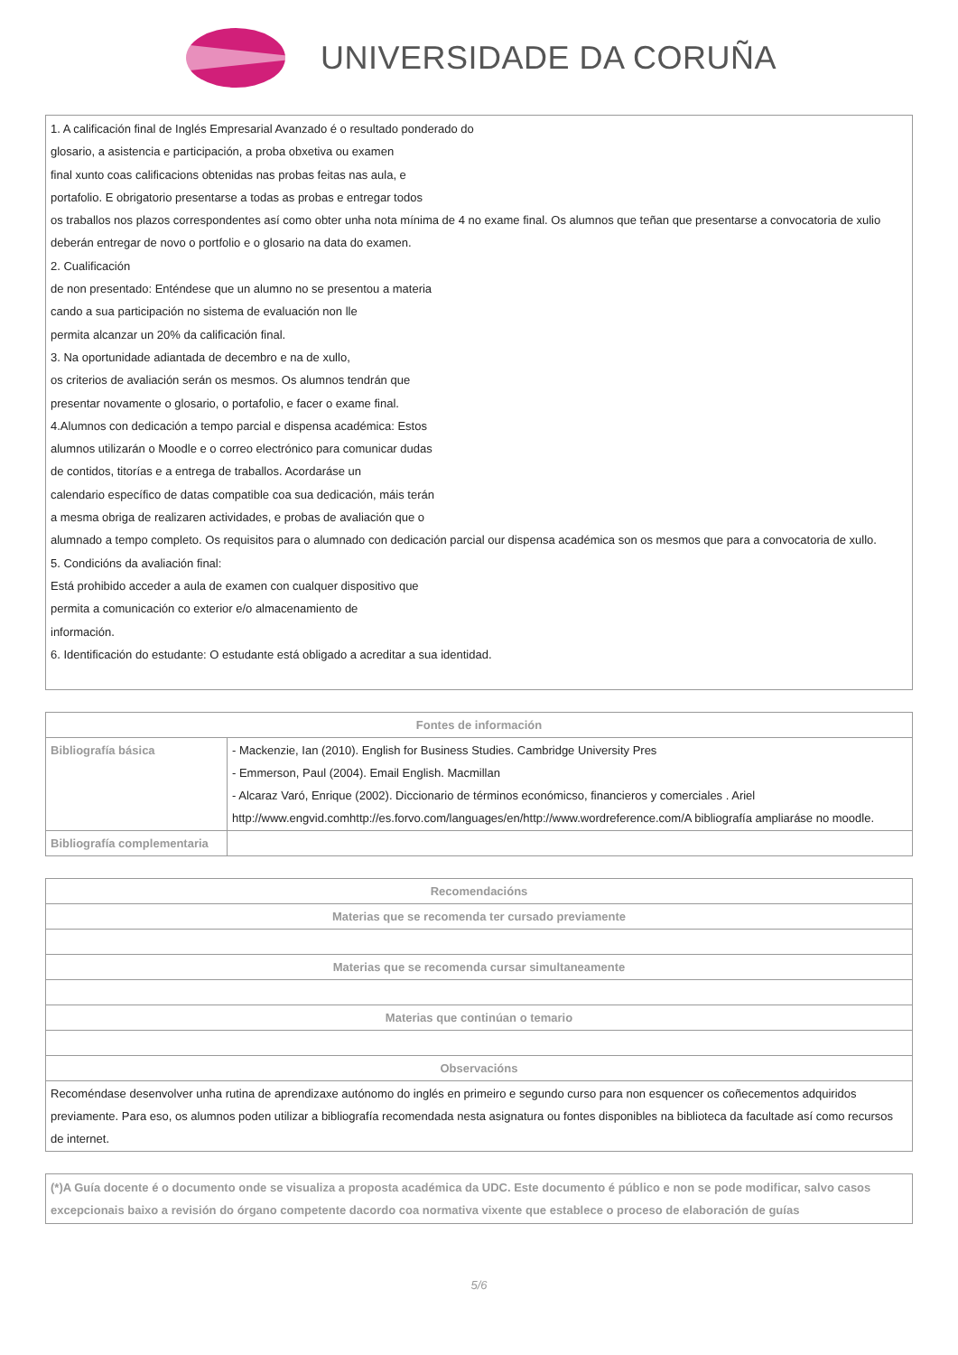UNIVERSIDADE DA CORUÑA
1. A calificación final de Inglés Empresarial Avanzado é o resultado ponderado do
glosario, a asistencia e participación, a proba obxetiva ou examen
final xunto coas calificacions obtenidas nas probas feitas nas aula, e
portafolio. E obrigatorio presentarse a todas as probas e entregar todos
os traballos nos plazos correspondentes así como obter unha nota mínima de 4 no exame final. Os alumnos que teñan que presentarse a convocatoria de xulio deberán entregar de novo o portfolio e o glosario na data do examen.
2. Cualificación
de non presentado: Enténdese que un alumno no se presentou a materia
cando a sua participación no sistema de evaluación non lle
permita alcanzar un 20% da calificación final.
3. Na oportunidade adiantada de decembro e na de xullo,
os criterios de avaliación serán os mesmos. Os alumnos tendrán que
presentar novamente o glosario, o portafolio, e facer o exame final.
4.Alumnos con dedicación a tempo parcial e dispensa académica: Estos
alumnos utilizarán o Moodle e o correo electrónico para comunicar dudas
de contidos, titorías e a entrega de traballos. Acordaráse un
calendario específico de datas compatible coa sua dedicación, máis terán
a mesma obriga de realizaren actividades, e probas de avaliación que o
alumnado a tempo completo. Os requisitos para o alumnado con dedicación parcial our dispensa académica son os mesmos que para a convocatoria de xullo.
5. Condicións da avaliación final:
Está prohibido acceder a aula de examen con cualquer dispositivo que
permita a comunicación co exterior e/o almacenamiento de
información.
6. Identificación do estudante: O estudante está obligado a acreditar a sua identidad.
| Fontes de información | |
| --- | --- |
| Bibliografía básica | - Mackenzie, Ian (2010). English for Business Studies. Cambridge University Pres - Emmerson, Paul (2004). Email English. Macmillan - Alcaraz Varó, Enrique (2002). Diccionario de términos económicso, financieros y comerciales . Ariel http://www.engvid.comhttp://es.forvo.com/languages/en/http://www.wordreference.com/A bibliografía ampliaráse no moodle. |
| Bibliografía complementaria | |
| Recomendacións |
| --- |
| Materias que se recomenda ter cursado previamente |
| Materias que se recomenda cursar simultaneamente |
| Materias que continúan o temario |
| Observacións |
| Recoméndase desenvolver unha rutina de aprendizaxe autónomo do inglés en primeiro e segundo curso para non esquencer os coñecementos adquiridos previamente. Para eso, os alumnos poden utilizar a bibliografía recomendada nesta asignatura ou fontes disponibles na biblioteca da facultade así como recursos de internet. |
(*)A Guía docente é o documento onde se visualiza a proposta académica da UDC. Este documento é público e non se pode modificar, salvo casos excepcionais baixo a revisión do órgano competente dacordo coa normativa vixente que establece o proceso de elaboración de guías
5/6